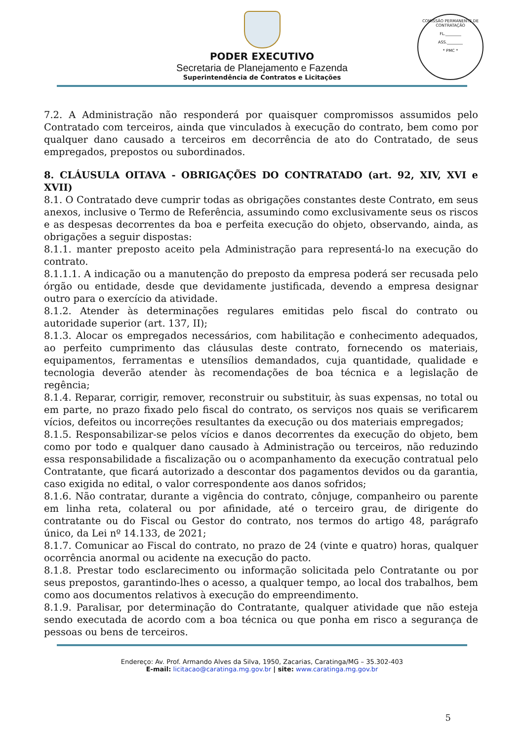PODER EXECUTIVO
Secretaria de Planejamento e Fazenda
Superintendência de Contratos e Licitações
COMISSÃO PERMANENTE DE CONTRATAÇÃO
FL.________
ASS.________
* PMC *
7.2. A Administração não responderá por quaisquer compromissos assumidos pelo Contratado com terceiros, ainda que vinculados à execução do contrato, bem como por qualquer dano causado a terceiros em decorrência de ato do Contratado, de seus empregados, prepostos ou subordinados.
8. CLÁUSULA OITAVA - OBRIGAÇÕES DO CONTRATADO (art. 92, XIV, XVI e XVII)
8.1. O Contratado deve cumprir todas as obrigações constantes deste Contrato, em seus anexos, inclusive o Termo de Referência, assumindo como exclusivamente seus os riscos e as despesas decorrentes da boa e perfeita execução do objeto, observando, ainda, as obrigações a seguir dispostas:
8.1.1. manter preposto aceito pela Administração para representá-lo na execução do contrato.
8.1.1.1. A indicação ou a manutenção do preposto da empresa poderá ser recusada pelo órgão ou entidade, desde que devidamente justificada, devendo a empresa designar outro para o exercício da atividade.
8.1.2. Atender às determinações regulares emitidas pelo fiscal do contrato ou autoridade superior (art. 137, II);
8.1.3. Alocar os empregados necessários, com habilitação e conhecimento adequados, ao perfeito cumprimento das cláusulas deste contrato, fornecendo os materiais, equipamentos, ferramentas e utensílios demandados, cuja quantidade, qualidade e tecnologia deverão atender às recomendações de boa técnica e a legislação de regência;
8.1.4. Reparar, corrigir, remover, reconstruir ou substituir, às suas expensas, no total ou em parte, no prazo fixado pelo fiscal do contrato, os serviços nos quais se verificarem vícios, defeitos ou incorreções resultantes da execução ou dos materiais empregados;
8.1.5. Responsabilizar-se pelos vícios e danos decorrentes da execução do objeto, bem como por todo e qualquer dano causado à Administração ou terceiros, não reduzindo essa responsabilidade a fiscalização ou o acompanhamento da execução contratual pelo Contratante, que ficará autorizado a descontar dos pagamentos devidos ou da garantia, caso exigida no edital, o valor correspondente aos danos sofridos;
8.1.6. Não contratar, durante a vigência do contrato, cônjuge, companheiro ou parente em linha reta, colateral ou por afinidade, até o terceiro grau, de dirigente do contratante ou do Fiscal ou Gestor do contrato, nos termos do artigo 48, parágrafo único, da Lei nº 14.133, de 2021;
8.1.7. Comunicar ao Fiscal do contrato, no prazo de 24 (vinte e quatro) horas, qualquer ocorrência anormal ou acidente na execução do pacto.
8.1.8. Prestar todo esclarecimento ou informação solicitada pelo Contratante ou por seus prepostos, garantindo-lhes o acesso, a qualquer tempo, ao local dos trabalhos, bem como aos documentos relativos à execução do empreendimento.
8.1.9. Paralisar, por determinação do Contratante, qualquer atividade que não esteja sendo executada de acordo com a boa técnica ou que ponha em risco a segurança de pessoas ou bens de terceiros.
Endereço: Av. Prof. Armando Alves da Silva, 1950, Zacarias, Caratinga/MG – 35.302-403
E-mail: licitacao@caratinga.mg.gov.br | site: www.caratinga.mg.gov.br
5